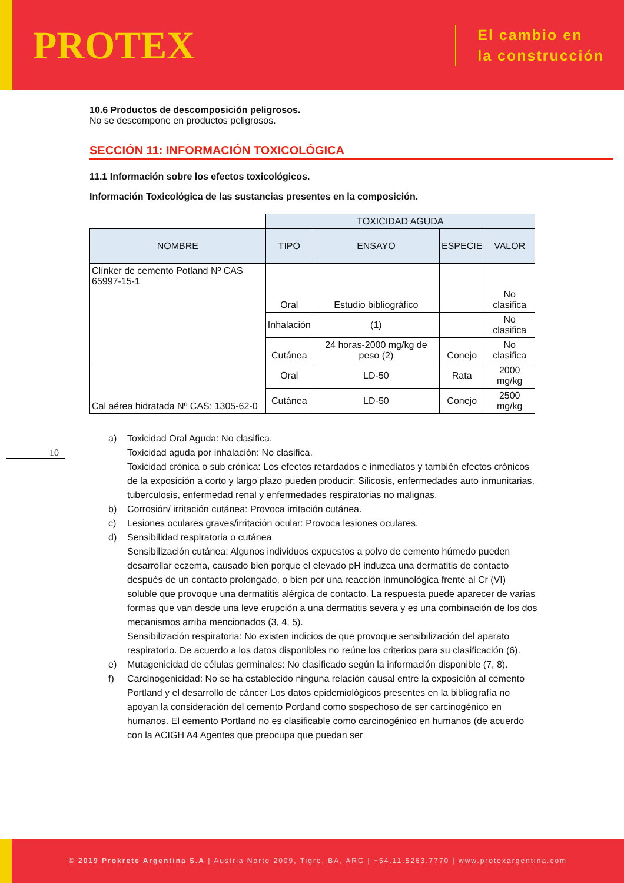PROTEX
El cambio en
la construcción
10.6 Productos de descomposición peligrosos.
No se descompone en productos peligrosos.
SECCIÓN 11: INFORMACIÓN TOXICOLÓGICA
11.1 Información sobre los efectos toxicológicos.
Información Toxicológica de las sustancias presentes en la composición.
| | TOXICIDAD AGUDA | | | |
| NOMBRE | TIPO | ENSAYO | ESPECIE | VALOR |
| Clínker de cemento Potland Nº CAS 65997-15-1 | Oral | Estudio bibliográfico | | No clasifica |
| | Inhalación | (1) | | No clasifica |
| | Cutánea | 24 horas-2000 mg/kg de peso (2) | Conejo | No clasifica |
| Cal aérea hidratada Nº CAS: 1305-62-0 | Oral | LD-50 | Rata | 2000 mg/kg |
| | Cutánea | LD-50 | Conejo | 2500 mg/kg |
a) Toxicidad Oral Aguda: No clasifica.
Toxicidad aguda por inhalación: No clasifica.
Toxicidad crónica o sub crónica: Los efectos retardados e inmediatos y también efectos crónicos de la exposición a corto y largo plazo pueden producir: Silicosis, enfermedades auto inmunitarias, tuberculosis, enfermedad renal y enfermedades respiratorias no malignas.
b) Corrosión/ irritación cutánea: Provoca irritación cutánea.
c) Lesiones oculares graves/irritación ocular: Provoca lesiones oculares.
d) Sensibilidad respiratoria o cutánea
Sensibilización cutánea: Algunos individuos expuestos a polvo de cemento húmedo pueden desarrollar eczema, causado bien porque el elevado pH induzca una dermatitis de contacto después de un contacto prolongado, o bien por una reacción inmunológica frente al Cr (VI) soluble que provoque una dermatitis alérgica de contacto. La respuesta puede aparecer de varias formas que van desde una leve erupción a una dermatitis severa y es una combinación de los dos mecanismos arriba mencionados (3, 4, 5).
Sensibilización respiratoria: No existen indicios de que provoque sensibilización del aparato respiratorio. De acuerdo a los datos disponibles no reúne los criterios para su clasificación (6).
e) Mutagenicidad de células germinales: No clasificado según la información disponible (7, 8).
f) Carcinogenicidad: No se ha establecido ninguna relación causal entre la exposición al cemento Portland y el desarrollo de cáncer Los datos epidemiológicos presentes en la bibliografía no apoyan la consideración del cemento Portland como sospechoso de ser carcinogénico en humanos. El cemento Portland no es clasificable como carcinogénico en humanos (de acuerdo con la ACIGH A4 Agentes que preocupa que puedan ser
10
© 2019 Prokrete Argentina S.A | Austria Norte 2009, Tigre, BA, ARG | +54.11.5263.7770 | www.protexargentina.com